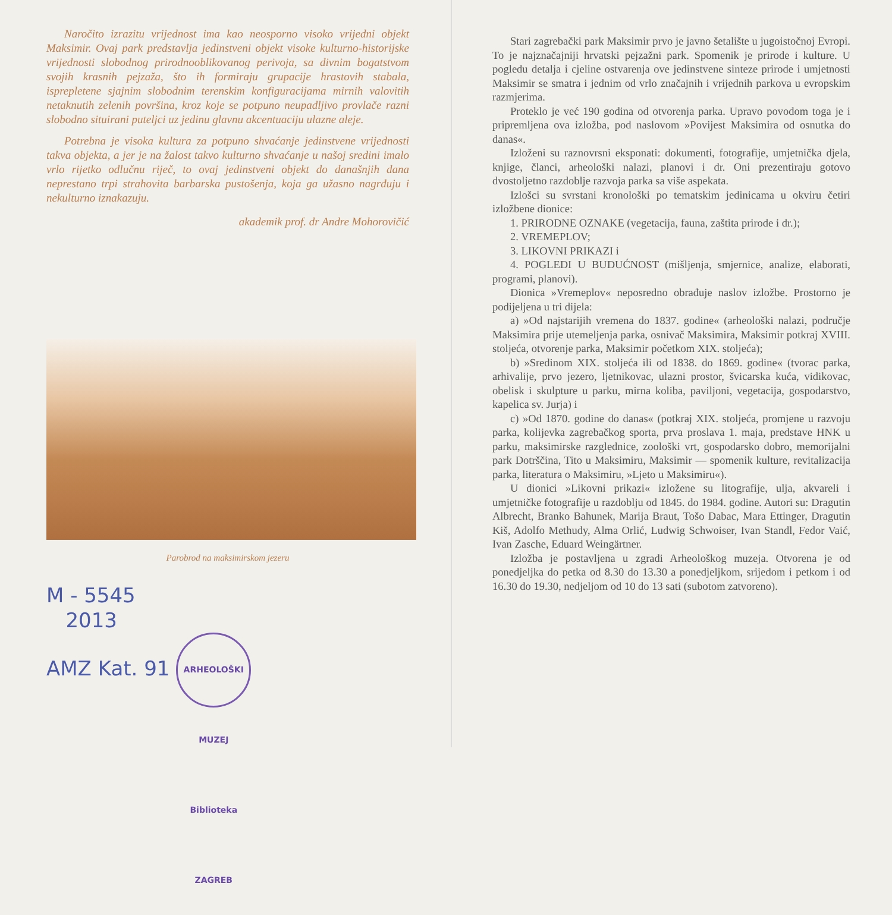Naročito izrazitu vrijednost ima kao neosporno visoko vrijedni objekt Maksimir. Ovaj park predstavlja jedinstveni objekt visoke kulturno-historijske vrijednosti slobodnog prirodnooblikovanog perivoja, sa divnim bogatstvom svojih krasnih pejzaža, što ih formiraju grupacije hrastovih stabala, isprepletene sjajnim slobodnim terenskim konfiguracijama mirnih valovitih netaknutih zelenih površina, kroz koje se potpuno neupadljivo provlače razni slobodno situirani puteljci uz jedinu glavnu akcentuaciju ulazne aleje.
Potrebna je visoka kultura za potpuno shvaćanje jedinstvene vrijednosti takva objekta, a jer je na žalost takvo kulturno shvaćanje u našoj sredini imalo vrlo rijetko odlučnu riječ, to ovaj jedinstveni objekt do današnjih dana neprestano trpi strahovita barbarska pustošenja, koja ga užasno nagrđuju i nekulturno iznakazuju.
akademik prof. dr Andre Mohorovičić
Parobrod na maksimirskom jezeru
M - 5545
2013
AMZ Kat. 91 ARHEOLOŠKI MUZEJ Biblioteka ZAGREB
Stari zagrebački park Maksimir prvo je javno šetalište u jugoistočnoj Evropi. To je najznačajniji hrvatski pejzažni park. Spomenik je prirode i kulture. U pogledu detalja i cjeline ostvarenja ove jedinstvene sinteze prirode i umjetnosti Maksimir se smatra i jednim od vrlo značajnih i vrijednih parkova u evropskim razmjerima.
Proteklo je već 190 godina od otvorenja parka. Upravo povodom toga je i pripremljena ova izložba, pod naslovom »Povijest Maksimira od osnutka do danas«.
Izloženi su raznovrsni eksponati: dokumenti, fotografije, umjetnička djela, knjige, članci, arheološki nalazi, planovi i dr. Oni prezentiraju gotovo dvostoljetno razdoblje razvoja parka sa više aspekata.
Izlošci su svrstani kronološki po tematskim jedinicama u okviru četiri izložbene dionice:
1. PRIRODNE OZNAKE (vegetacija, fauna, zaštita prirode i dr.);
2. VREMEPLOV;
3. LIKOVNI PRIKAZI i
4. POGLEDI U BUDUĆNOST (mišljenja, smjernice, analize, elaborati, programi, planovi).
Dionica »Vremeplov« neposredno obrađuje naslov izložbe. Prostorno je podijeljena u tri dijela:
a) »Od najstarijih vremena do 1837. godine« (arheološki nalazi, područje Maksimira prije utemeljenja parka, osnivač Maksimira, Maksimir potkraj XVIII. stoljeća, otvorenje parka, Maksimir početkom XIX. stoljeća);
b) »Sredinom XIX. stoljeća ili od 1838. do 1869. godine« (tvorac parka, arhivalije, prvo jezero, ljetnikovac, ulazni prostor, švicarska kuća, vidikovac, obelisk i skulpture u parku, mirna koliba, paviljoni, vegetacija, gospodarstvo, kapelica sv. Jurja) i
c) »Od 1870. godine do danas« (potkraj XIX. stoljeća, promjene u razvoju parka, kolijevka zagrebačkog sporta, prva proslava 1. maja, predstave HNK u parku, maksimirske razglednice, zoološki vrt, gospodarsko dobro, memorijalni park Dotrščina, Tito u Maksimiru, Maksimir — spomenik kulture, revitalizacija parka, literatura o Maksimiru, »Ljeto u Maksimiru«).
U dionici »Likovni prikazi« izložene su litografije, ulja, akvareli i umjetničke fotografije u razdoblju od 1845. do 1984. godine. Autori su: Dragutin Albrecht, Branko Bahunek, Marija Braut, Tošo Dabac, Mara Ettinger, Dragutin Kiš, Adolfo Methudy, Alma Orlić, Ludwig Schwoiser, Ivan Standl, Fedor Vaić, Ivan Zasche, Eduard Weingärtner.
Izložba je postavljena u zgradi Arheološkog muzeja. Otvorena je od ponedjeljka do petka od 8.30 do 13.30 a ponedjeljkom, srijedom i petkom i od 16.30 do 19.30, nedjeljom od 10 do 13 sati (subotom zatvoreno).